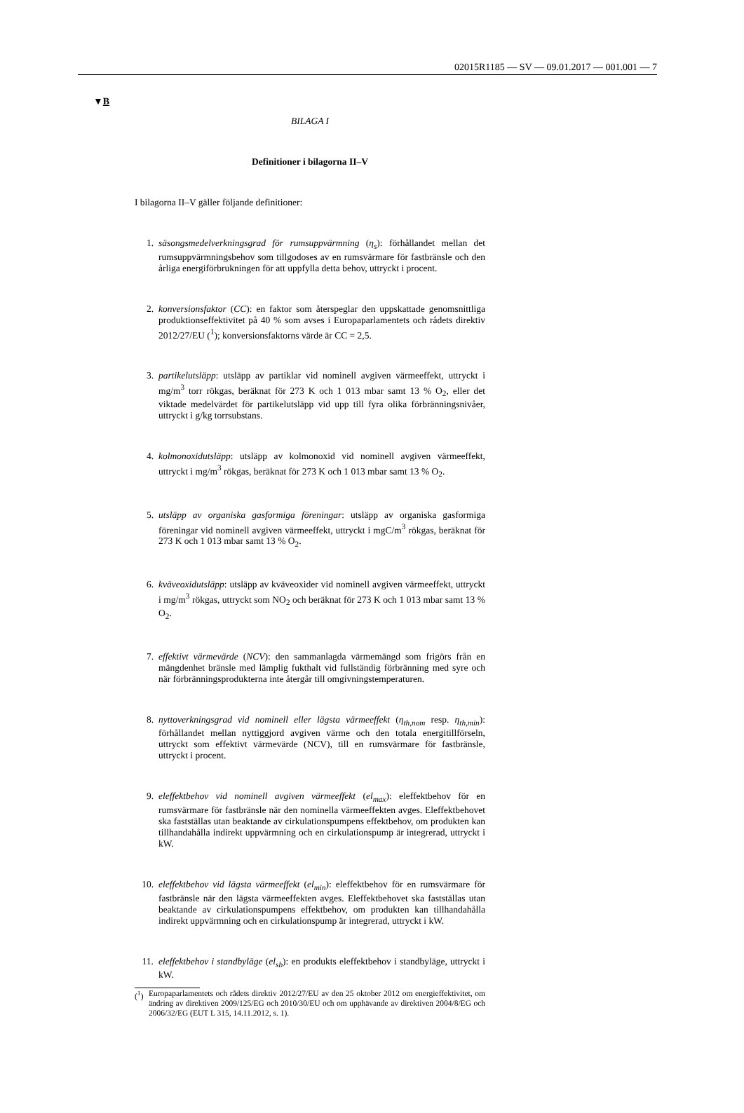02015R1185 — SV — 09.01.2017 — 001.001 — 7
▼B
BILAGA I
Definitioner i bilagorna II–V
I bilagorna II–V gäller följande definitioner:
1. säsongsmedelverkningsgrad för rumsuppvärmning (η<sub>s</sub>): förhållandet mellan det rumsuppvärmningsbehov som tillgodoses av en rumsvärmare för fastbränsle och den årliga energiförbrukningen för att uppfylla detta behov, uttryckt i procent.
2. konversionsfaktor (CC): en faktor som återspeglar den uppskattade genomsnittliga produktionseffektivitet på 40 % som avses i Europaparlamentets och rådets direktiv 2012/27/EU (<sup>1</sup>); konversionsfaktorns värde är CC = 2,5.
3. partikelutsläpp: utsläpp av partiklar vid nominell avgiven värmeeffekt, uttryckt i mg/m<sup>3</sup> torr rökgas, beräknat för 273 K och 1 013 mbar samt 13 % O<sub>2</sub>, eller det viktade medelvärdet för partikelutsläpp vid upp till fyra olika förbränningsnivåer, uttryckt i g/kg torrsubstans.
4. kolmonoxidutsläpp: utsläpp av kolmonoxid vid nominell avgiven värmeeffekt, uttryckt i mg/m<sup>3</sup> rökgas, beräknat för 273 K och 1 013 mbar samt 13 % O<sub>2</sub>.
5. utsläpp av organiska gasformiga föreningar: utsläpp av organiska gasformiga föreningar vid nominell avgiven värmeeffekt, uttryckt i mgC/m<sup>3</sup> rökgas, beräknat för 273 K och 1 013 mbar samt 13 % O<sub>2</sub>.
6. kväveoxidutsläpp: utsläpp av kväveoxider vid nominell avgiven värmeeffekt, uttryckt i mg/m<sup>3</sup> rökgas, uttryckt som NO<sub>2</sub> och beräknat för 273 K och 1 013 mbar samt 13 % O<sub>2</sub>.
7. effektivt värmevärde (NCV): den sammanlagda värmemängd som frigörs från en mängdenhet bränsle med lämplig fukthalt vid fullständig förbränning med syre och när förbränningsprodukterna inte återgår till omgivningstemperaturen.
8. nyttoverkningsgrad vid nominell eller lägsta värmeeffekt (η<sub>th,nom</sub> resp. η<sub>th,min</sub>): förhållandet mellan nyttiggjord avgiven värme och den totala energitillförseln, uttryckt som effektivt värmevärde (NCV), till en rumsvärmare för fastbränsle, uttryckt i procent.
9. eleffektbehov vid nominell avgiven värmeeffekt (el<sub>max</sub>): eleffektbehov för en rumsvärmare för fastbränsle när den nominella värmeeffekten avges. Eleffektbehovet ska fastställas utan beaktande av cirkulationspumpens effektbehov, om produkten kan tillhandahålla indirekt uppvärmning och en cirkulationspump är integrerad, uttryckt i kW.
10. eleffektbehov vid lägsta värmeeffekt (el<sub>min</sub>): eleffektbehov för en rumsvärmare för fastbränsle när den lägsta värmeeffekten avges. Eleffektbehovet ska fastställas utan beaktande av cirkulationspumpens effektbehov, om produkten kan tillhandahålla indirekt uppvärmning och en cirkulationspump är integrerad, uttryckt i kW.
11. eleffektbehov i standbyläge (el<sub>sb</sub>): en produkts eleffektbehov i standbyläge, uttryckt i kW.
(<sup>1</sup>) Europaparlamentets och rådets direktiv 2012/27/EU av den 25 oktober 2012 om energieffektivitet, om ändring av direktiven 2009/125/EG och 2010/30/EU och om upphävande av direktiven 2004/8/EG och 2006/32/EG (EUT L 315, 14.11.2012, s. 1).